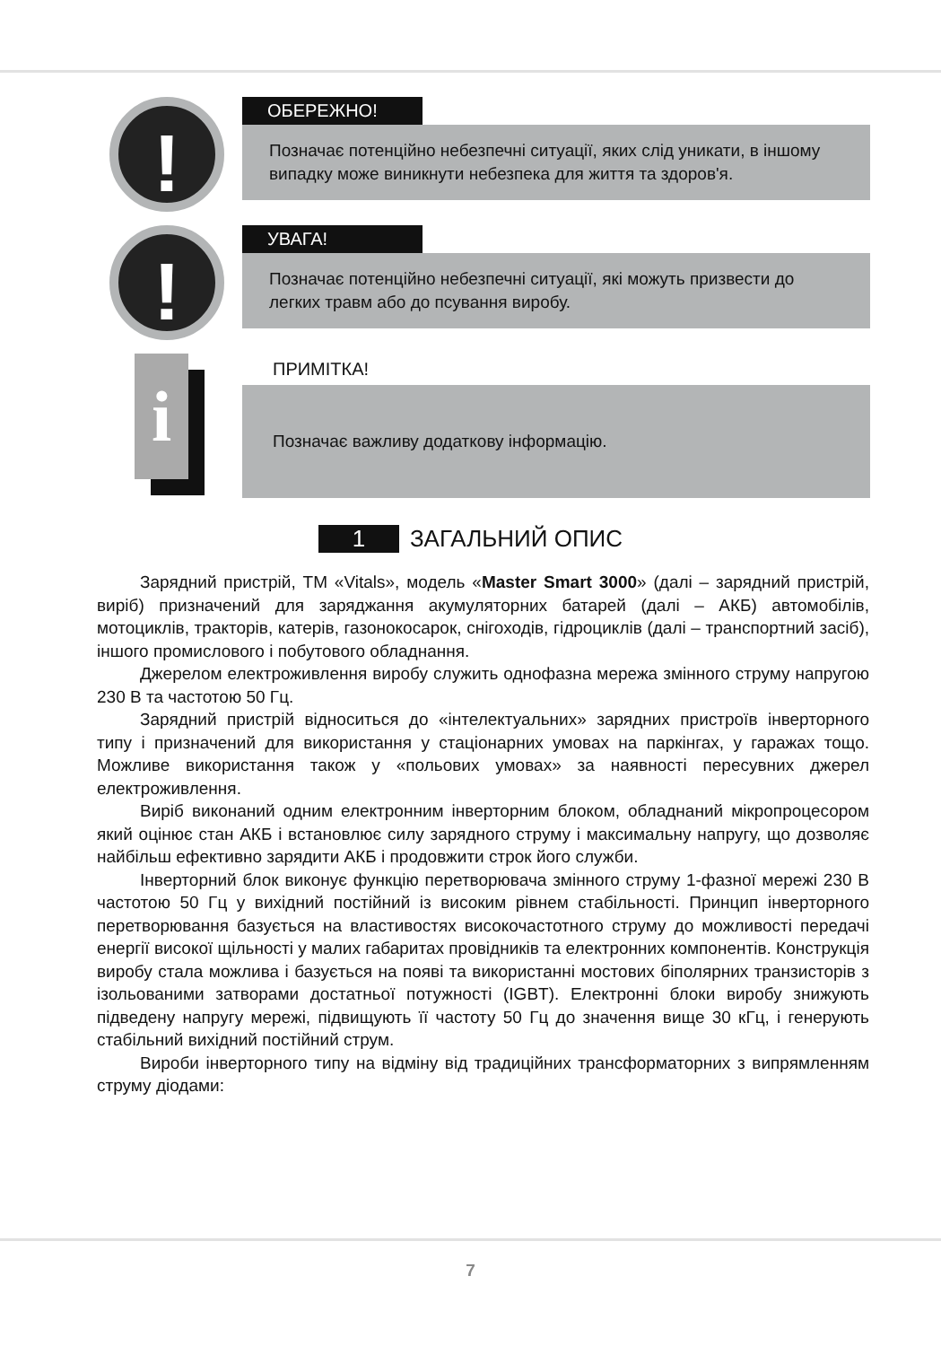!
ОБЕРЕЖНО!
Позначає потенційно небезпечні ситуації, яких слід уникати, в іншому випадку може виникнути небезпека для життя та здоров'я.
!
УВАГА!
Позначає потенційно небезпечні ситуації, які можуть призвести до легких травм або до псування виробу.
i
ПРИМІТКА!
Позначає важливу додаткову інформацію.
1 ЗАГАЛЬНИЙ ОПИС
Зарядний пристрій, ТМ «Vitals», модель «Master Smart 3000» (далі – зарядний пристрій, виріб) призначений для заряджання акумуляторних батарей (далі – АКБ) автомобілів, мотоциклів, тракторів, катерів, газонокосарок, снігоходів, гідроциклів (далі – транспортний засіб), іншого промислового і побутового обладнання.
Джерелом електроживлення виробу служить однофазна мережа змінного струму напругою 230 В та частотою 50 Гц.
Зарядний пристрій відноситься до «інтелектуальних» зарядних пристроїв інверторного типу і призначений для використання у стаціонарних умовах на паркінгах, у гаражах тощо. Можливе використання також у «польових умовах» за наявності пересувних джерел електроживлення.
Виріб виконаний одним електронним інверторним блоком, обладнаний мікропроцесором який оцінює стан АКБ і встановлює силу зарядного струму і максимальну напругу, що дозволяє найбільш ефективно зарядити АКБ і продовжити строк його служби.
Інверторний блок виконує функцію перетворювача змінного струму 1-фазної мережі 230 В частотою 50 Гц у вихідний постійний із високим рівнем стабільності. Принцип інверторного перетворювання базується на властивостях високочастотного струму до можливості передачі енергії високої щільності у малих габаритах провідників та електронних компонентів. Конструкція виробу стала можлива і базується на появі та використанні мостових біполярних транзисторів з ізольованими затворами достатньої потужності (IGBT). Електронні блоки виробу знижують підведену напругу мережі, підвищують її частоту 50 Гц до значення вище 30 кГц, і генерують стабільний вихідний постійний струм.
Вироби інверторного типу на відміну від традиційних трансформаторних з випрямленням струму діодами:
7